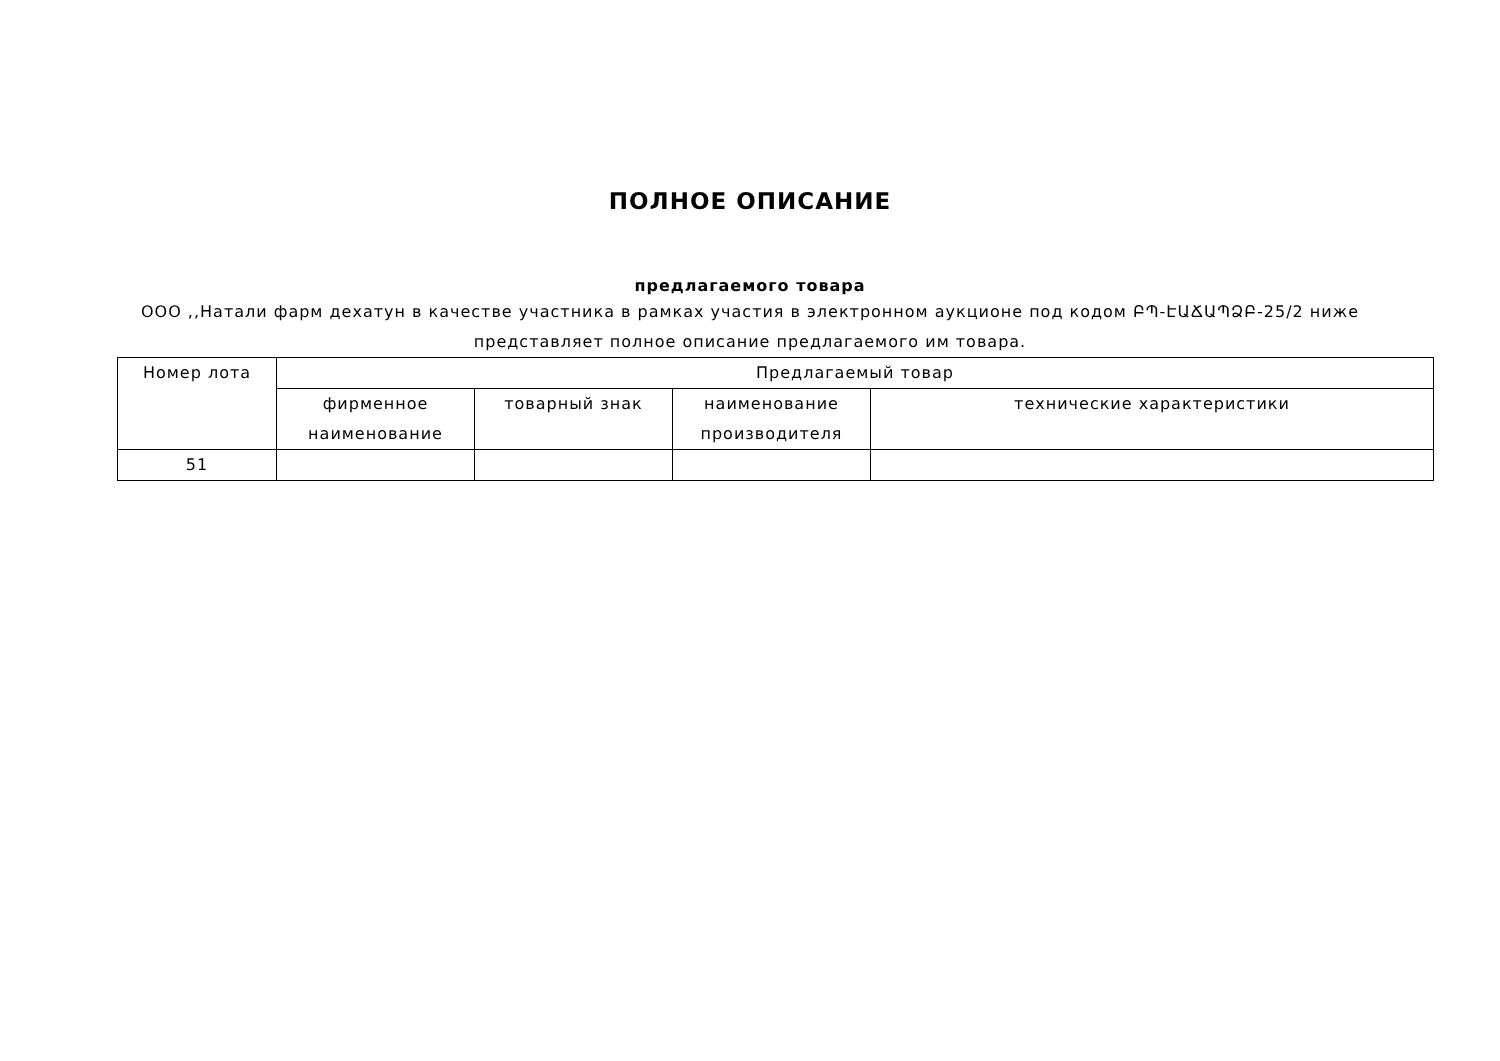ПОЛНОЕ ОПИСАНИЕ
предлагаемого товара
ООО ,,Натали фарм дехатун в качестве участника в рамках участия в электронном аукционе под кодом ԲՊ-ԷԱՃԱՊՁԲ-25/2 ниже представляет полное описание предлагаемого им товара.
| Номер лота | Предлагаемый товар | | | |
| --- | --- | --- | --- | --- |
| | фирменное наименование | товарный знак | наименование производителя | технические характеристики |
| 51 | | | | |